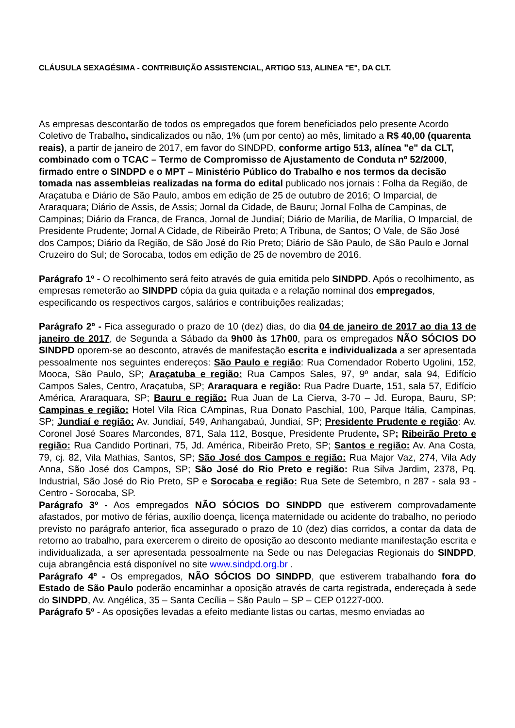CLÁUSULA SEXAGÉSIMA - CONTRIBUIÇÃO ASSISTENCIAL, ARTIGO 513, ALINEA "E", DA CLT.
As empresas descontarão de todos os empregados que forem beneficiados pelo presente Acordo Coletivo de Trabalho, sindicalizados ou não, 1% (um por cento) ao mês, limitado a R$ 40,00 (quarenta reais), a partir de janeiro de 2017, em favor do SINDPD, conforme artigo 513, alínea "e" da CLT, combinado com o TCAC – Termo de Compromisso de Ajustamento de Conduta nº 52/2000, firmado entre o SINDPD e o MPT – Ministério Público do Trabalho e nos termos da decisão tomada nas assembleias realizadas na forma do edital publicado nos jornais : Folha da Região, de Araçatuba e Diário de São Paulo, ambos em edição de 25 de outubro de 2016; O Imparcial, de Araraquara; Diário de Assis, de Assis; Jornal da Cidade, de Bauru; Jornal Folha de Campinas, de Campinas; Diário da Franca, de Franca, Jornal de Jundiaí; Diário de Marília, de Marília, O Imparcial, de Presidente Prudente; Jornal A Cidade, de Ribeirão Preto; A Tribuna, de Santos; O Vale, de São José dos Campos; Diário da Região, de São José do Rio Preto; Diário de São Paulo, de São Paulo e Jornal Cruzeiro do Sul; de Sorocaba, todos em edição de 25 de novembro de 2016.
Parágrafo 1º - O recolhimento será feito através de guia emitida pelo SINDPD. Após o recolhimento, as empresas remeterão ao SINDPD cópia da guia quitada e a relação nominal dos empregados, especificando os respectivos cargos, salários e contribuições realizadas;
Parágrafo 2º - Fica assegurado o prazo de 10 (dez) dias, do dia 04 de janeiro de 2017 ao dia 13 de janeiro de 2017, de Segunda a Sábado da 9h00 às 17h00, para os empregados NÃO SÓCIOS DO SINDPD oporem-se ao desconto, através de manifestação escrita e individualizada a ser apresentada pessoalmente nos seguintes endereços: São Paulo e região: Rua Comendador Roberto Ugolini, 152, Mooca, São Paulo, SP; Araçatuba e região: Rua Campos Sales, 97, 9º andar, sala 94, Edifício Campos Sales, Centro, Araçatuba, SP; Araraquara e região: Rua Padre Duarte, 151, sala 57, Edifício América, Araraquara, SP; Bauru e região: Rua Juan de La Cierva, 3-70 – Jd. Europa, Bauru, SP; Campinas e região: Hotel Vila Rica CAmpinas, Rua Donato Paschial, 100, Parque Itália, Campinas, SP; Jundiaí e região: Av. Jundiaí, 549, Anhangabaú, Jundiaí, SP; Presidente Prudente e região: Av. Coronel José Soares Marcondes, 871, Sala 112, Bosque, Presidente Prudente, SP; Ribeirão Preto e região: Rua Candido Portinari, 75, Jd. América, Ribeirão Preto, SP; Santos e região: Av. Ana Costa, 79, cj. 82, Vila Mathias, Santos, SP; São José dos Campos e região: Rua Major Vaz, 274, Vila Ady Anna, São José dos Campos, SP; São José do Rio Preto e região: Rua Silva Jardim, 2378, Pq. Industrial, São José do Rio Preto, SP e Sorocaba e região: Rua Sete de Setembro, n 287 - sala 93 - Centro - Sorocaba, SP.
Parágrafo 3º - Aos empregados NÃO SÓCIOS DO SINDPD que estiverem comprovadamente afastados, por motivo de férias, auxílio doença, licença maternidade ou acidente do trabalho, no periodo previsto no parágrafo anterior, fica assegurado o prazo de 10 (dez) dias corridos, a contar da data de retorno ao trabalho, para exercerem o direito de oposição ao desconto mediante manifestação escrita e individualizada, a ser apresentada pessoalmente na Sede ou nas Delegacias Regionais do SINDPD, cuja abrangência está disponível no site www.sindpd.org.br .
Parágrafo 4º - Os empregados, NÃO SÓCIOS DO SINDPD, que estiverem trabalhando fora do Estado de São Paulo poderão encaminhar a oposição através de carta registrada, endereçada à sede do SINDPD, Av. Angélica, 35 – Santa Cecília – São Paulo – SP – CEP 01227-000.
Parágrafo 5º - As oposições levadas a efeito mediante listas ou cartas, mesmo enviadas ao